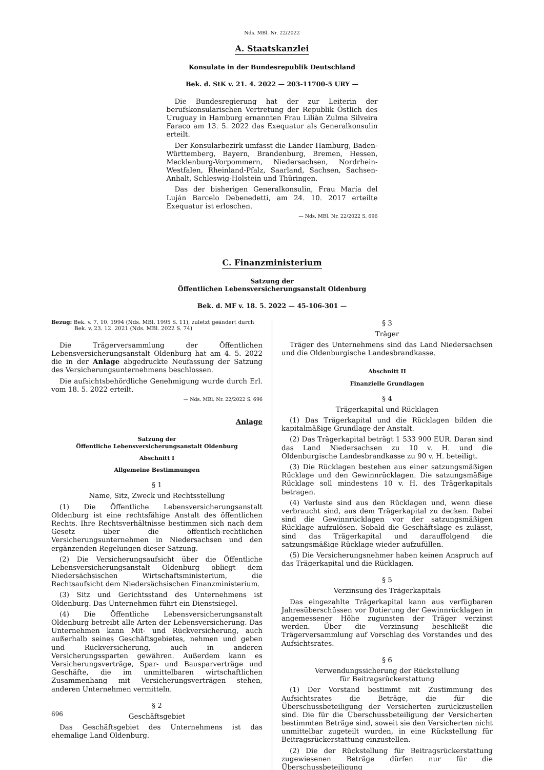Nds. MBl. Nr. 22/2022
A. Staatskanzlei
Konsulate in der Bundesrepublik Deutschland
Bek. d. StK v. 21. 4. 2022 — 203-11700-5 URY —
Die Bundesregierung hat der zur Leiterin der berufskonsularischen Vertretung der Republik Östlich des Uruguay in Hamburg ernannten Frau Liliàn Zulma Silveira Faraco am 13. 5. 2022 das Exequatur als Generalkonsulin erteilt.
Der Konsularbezirk umfasst die Länder Hamburg, Baden-Württemberg, Bayern, Brandenburg, Bremen, Hessen, Mecklenburg-Vorpommern, Niedersachsen, Nordrhein-Westfalen, Rheinland-Pfalz, Saarland, Sachsen, Sachsen-Anhalt, Schleswig-Holstein und Thüringen.
Das der bisherigen Generalkonsulin, Frau María del Luján Barcelo Debenedetti, am 24. 10. 2017 erteilte Exequatur ist erloschen.
— Nds. MBl. Nr. 22/2022 S. 696
C. Finanzministerium
Satzung der
Öffentlichen Lebensversicherungsanstalt Oldenburg
Bek. d. MF v. 18. 5. 2022 — 45-106-301 —
Bezug: Bek. v. 7. 10. 1994 (Nds. MBl. 1995 S. 11), zuletzt geändert durch Bek. v. 23. 12. 2021 (Nds. MBl. 2022 S. 74)
Die Trägerversammlung der Öffentlichen Lebensversicherungsanstalt Oldenburg hat am 4. 5. 2022 die in der Anlage abgedruckte Neufassung der Satzung des Versicherungsunternehmens beschlossen.
Die aufsichtsbehördliche Genehmigung wurde durch Erl. vom 18. 5. 2022 erteilt.
— Nds. MBl. Nr. 22/2022 S. 696
Anlage
Satzung der
Öffentliche Lebensversicherungsanstalt Oldenburg
Abschnitt I
Allgemeine Bestimmungen
§ 1
Name, Sitz, Zweck und Rechtsstellung
(1) Die Öffentliche Lebensversicherungsanstalt Oldenburg ist eine rechtsfähige Anstalt des öffentlichen Rechts. Ihre Rechtsverhältnisse bestimmen sich nach dem Gesetz über die öffentlich-rechtlichen Versicherungsunternehmen in Niedersachsen und den ergänzenden Regelungen dieser Satzung.
(2) Die Versicherungsaufsicht über die Öffentliche Lebensversicherungsanstalt Oldenburg obliegt dem Niedersächsischen Wirtschaftsministerium, die Rechtsaufsicht dem Niedersächsischen Finanzministerium.
(3) Sitz und Gerichtsstand des Unternehmens ist Oldenburg. Das Unternehmen führt ein Dienstsiegel.
(4) Die Öffentliche Lebensversicherungsanstalt Oldenburg betreibt alle Arten der Lebensversicherung. Das Unternehmen kann Mit- und Rückversicherung, auch außerhalb seines Geschäftsgebietes, nehmen und geben und Rückversicherung, auch in anderen Versicherungssparten gewähren. Außerdem kann es Versicherungsverträge, Spar- und Bausparverträge und Geschäfte, die im unmittelbaren wirtschaftlichen Zusammenhang mit Versicherungsverträgen stehen, anderen Unternehmen vermitteln.
§ 2
Geschäftsgebiet
Das Geschäftsgebiet des Unternehmens ist das ehemalige Land Oldenburg.
§ 3
Träger
Träger des Unternehmens sind das Land Niedersachsen und die Oldenburgische Landesbrandkasse.
Abschnitt II
Finanzielle Grundlagen
§ 4
Trägerkapital und Rücklagen
(1) Das Trägerkapital und die Rücklagen bilden die kapitalmäßige Grundlage der Anstalt.
(2) Das Trägerkapital beträgt 1 533 900 EUR. Daran sind das Land Niedersachsen zu 10 v. H. und die Oldenburgische Landesbrandkasse zu 90 v. H. beteiligt.
(3) Die Rücklagen bestehen aus einer satzungsmäßigen Rücklage und den Gewinnrücklagen. Die satzungsmäßige Rücklage soll mindestens 10 v. H. des Trägerkapitals betragen.
(4) Verluste sind aus den Rücklagen und, wenn diese verbraucht sind, aus dem Trägerkapital zu decken. Dabei sind die Gewinnrücklagen vor der satzungsmäßigen Rücklage aufzulösen. Sobald die Geschäftslage es zulässt, sind das Trägerkapital und darauffolgend die satzungsmäßige Rücklage wieder aufzufüllen.
(5) Die Versicherungsnehmer haben keinen Anspruch auf das Trägerkapital und die Rücklagen.
§ 5
Verzinsung des Trägerkapitals
Das eingezahlte Trägerkapital kann aus verfügbaren Jahresüberschüssen vor Dotierung der Gewinnrücklagen in angemessener Höhe zugunsten der Träger verzinst werden. Über die Verzinsung beschließt die Trägerversammlung auf Vorschlag des Vorstandes und des Aufsichtsrates.
§ 6
Verwendungssicherung der Rückstellung
für Beitragsrückerstattung
(1) Der Vorstand bestimmt mit Zustimmung des Aufsichtsrates die Beträge, die für die Überschussbeteiligung der Versicherten zurückzustellen sind. Die für die Überschussbeteiligung der Versicherten bestimmten Beträge sind, soweit sie den Versicherten nicht unmittelbar zugeteilt wurden, in eine Rückstellung für Beitragsrückerstattung einzustellen.
(2) Die der Rückstellung für Beitragsrückerstattung zugewiesenen Beträge dürfen nur für die Überschussbeteiligung
696